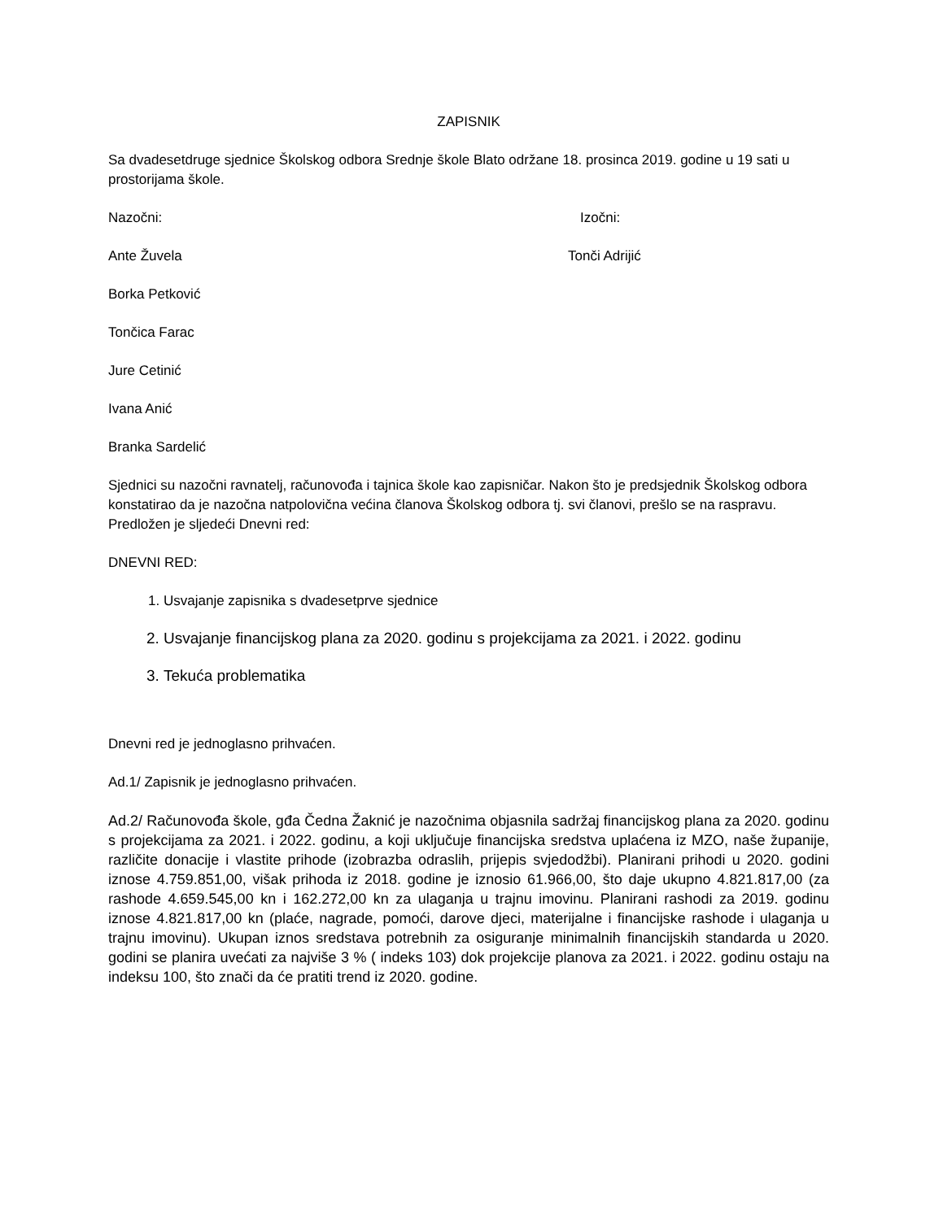ZAPISNIK
Sa dvadesetdruge sjednice Školskog odbora Srednje škole Blato održane 18. prosinca 2019. godine u 19 sati u prostorijama škole.
Nazočni: Izočni:
Ante Žuvela Tonči Adrijić
Borka Petković
Tončica Farac
Jure Cetinić
Ivana Anić
Branka Sardelić
Sjednici su nazočni ravnatelj, računovođa i tajnica škole kao zapisničar. Nakon što je predsjednik Školskog odbora konstatirao da je nazočna natpolovična većina članova Školskog odbora tj. svi članovi, prešlo se na raspravu. Predložen je sljedeći Dnevni red:
DNEVNI RED:
1. Usvajanje zapisnika s dvadesetprve sjednice
2. Usvajanje financijskog plana za 2020. godinu s projekcijama za 2021. i 2022. godinu
3. Tekuća problematika
Dnevni red je jednoglasno prihvaćen.
Ad.1/ Zapisnik je jednoglasno prihvaćen.
Ad.2/ Računovođa škole, gđa Čedna Žaknić je nazočnima objasnila sadržaj financijskog plana za 2020. godinu s projekcijama za 2021. i 2022. godinu, a koji uključuje financijska sredstva uplaćena iz MZO, naše županije, različite donacije i vlastite prihode (izobrazba odraslih, prijepis svjedodžbi). Planirani prihodi u 2020. godini iznose 4.759.851,00, višak prihoda iz 2018. godine je iznosio 61.966,00, što daje ukupno 4.821.817,00 (za rashode 4.659.545,00 kn i 162.272,00 kn za ulaganja u trajnu imovinu. Planirani rashodi za 2019. godinu iznose 4.821.817,00 kn (plaće, nagrade, pomoći, darove djeci, materijalne i financijske rashode i ulaganja u trajnu imovinu). Ukupan iznos sredstava potrebnih za osiguranje minimalnih financijskih standarda u 2020. godini se planira uvećati za najviše 3 % ( indeks 103) dok projekcije planova za 2021. i 2022. godinu ostaju na indeksu 100, što znači da će pratiti trend iz 2020. godine.